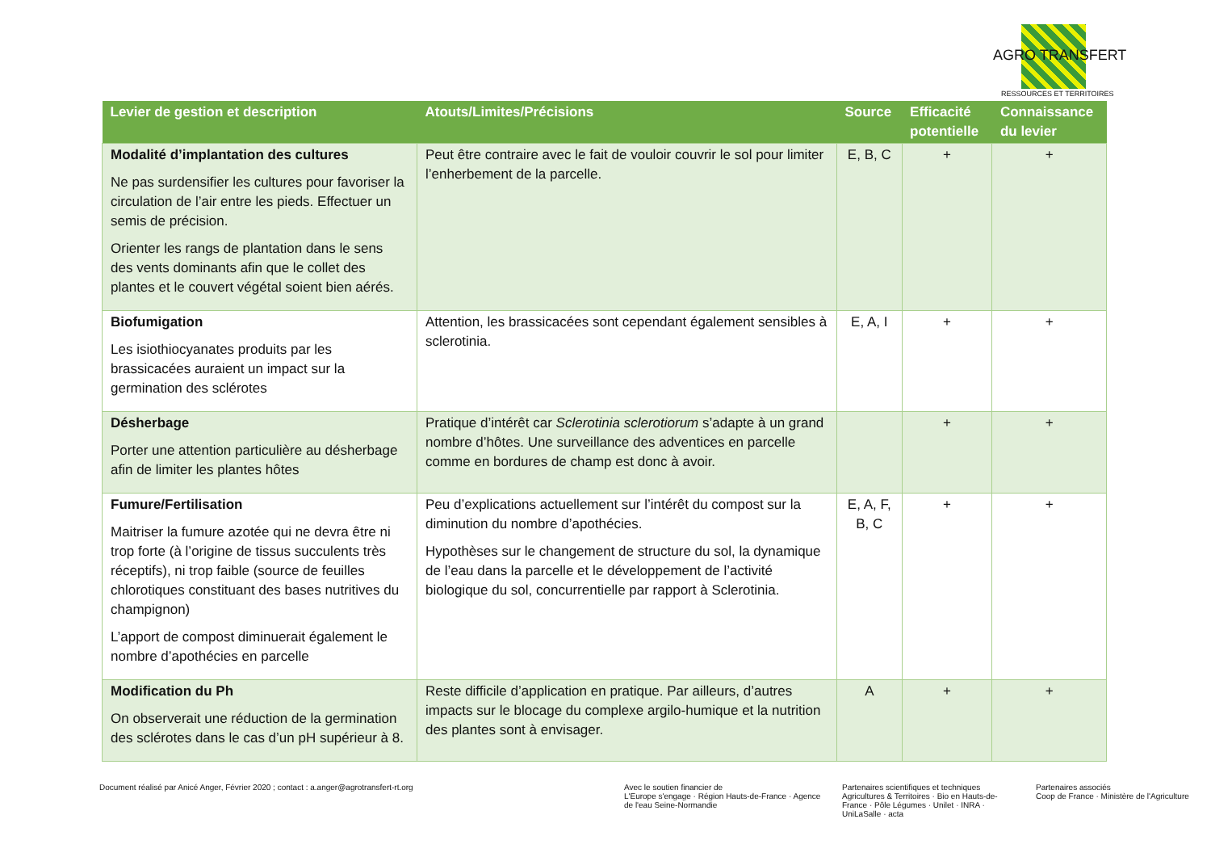AGRO TRANSFERT
RESSOURCES ET TERRITOIRES
| Levier de gestion et description | Atouts/Limites/Précisions | Source | Efficacité potentielle | Connaissance du levier |
| --- | --- | --- | --- | --- |
| Modalité d’implantation des cultures Ne pas surdensifier les cultures pour favoriser la circulation de l’air entre les pieds. Effectuer un semis de précision. Orienter les rangs de plantation dans le sens des vents dominants afin que le collet des plantes et le couvert végétal soient bien aérés. | Peut être contraire avec le fait de vouloir couvrir le sol pour limiter l’enherbement de la parcelle. | E, B, C | + | + |
| Biofumigation Les isiothiocyanates produits par les brassicacées auraient un impact sur la germination des sclérotes | Attention, les brassicacées sont cependant également sensibles à sclerotinia. | E, A, I | + | + |
| Désherbage Porter une attention particulière au désherbage afin de limiter les plantes hôtes | Pratique d’intérêt car Sclerotinia sclerotiorum s’adapte à un grand nombre d’hôtes. Une surveillance des adventices en parcelle comme en bordures de champ est donc à avoir. | | + | + |
| Fumure/Fertilisation Maitriser la fumure azotée qui ne devra être ni trop forte (à l’origine de tissus succulents très réceptifs), ni trop faible (source de feuilles chlorotiques constituant des bases nutritives du champignon) L’apport de compost diminuerait également le nombre d’apothécies en parcelle | Peu d’explications actuellement sur l’intérêt du compost sur la diminution du nombre d’apothécies. Hypothèses sur le changement de structure du sol, la dynamique de l’eau dans la parcelle et le développement de l’activité biologique du sol, concurrentielle par rapport à Sclerotinia. | E, A, F, B, C | + | + |
| Modification du Ph On observerait une réduction de la germination des sclérotes dans le cas d’un pH supérieur à 8. | Reste difficile d’application en pratique. Par ailleurs, d’autres impacts sur le blocage du complexe argilo-humique et la nutrition des plantes sont à envisager. | A | + | + |
Document réalisé par Anicé Anger, Février 2020 ; contact : a.anger@agrotransfert-rt.org Avec le soutien financier de
L'Europe s'engage · Région Hauts-de-France · Agence de l'eau Seine-Normandie
Partenaires scientifiques et techniques
Agricultures & Territoires · Bio en Hauts-de-France · Pôle Légumes · Unilet · INRA · UniLaSalle · acta
Partenaires associés
Coop de France · Ministère de l'Agriculture